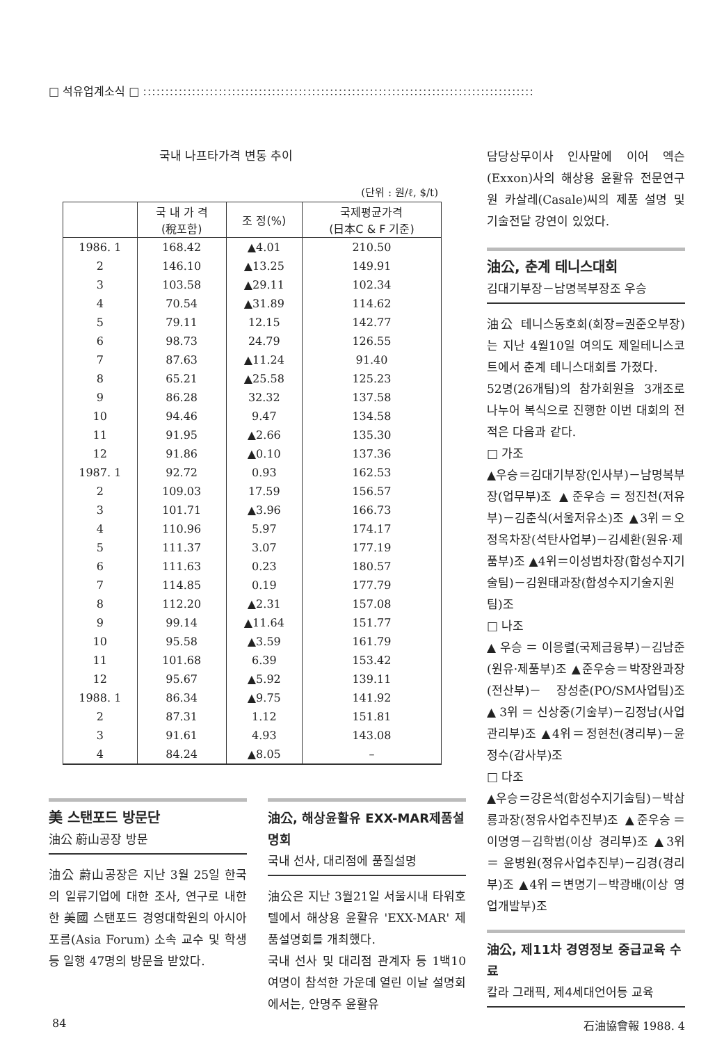□ 석유업계소식 □ ::::::::::::::::::::::::::::::::::::::::::::::::::::::::::::::::::::::::::::::::::::::::
국내 나프타가격 변동 추이
(단위 : 원/ℓ, $/t)
| | 국 내 가 격 (稅포함) | 조 정(%) | 국제평균가격 (日本C & F 기준) |
| --- | --- | --- | --- |
| 1986. 1 | 168.42 | ▲4.01 | 210.50 |
| 2 | 146.10 | ▲13.25 | 149.91 |
| 3 | 103.58 | ▲29.11 | 102.34 |
| 4 | 70.54 | ▲31.89 | 114.62 |
| 5 | 79.11 | 12.15 | 142.77 |
| 6 | 98.73 | 24.79 | 126.55 |
| 7 | 87.63 | ▲11.24 | 91.40 |
| 8 | 65.21 | ▲25.58 | 125.23 |
| 9 | 86.28 | 32.32 | 137.58 |
| 10 | 94.46 | 9.47 | 134.58 |
| 11 | 91.95 | ▲2.66 | 135.30 |
| 12 | 91.86 | ▲0.10 | 137.36 |
| 1987. 1 | 92.72 | 0.93 | 162.53 |
| 2 | 109.03 | 17.59 | 156.57 |
| 3 | 101.71 | ▲3.96 | 166.73 |
| 4 | 110.96 | 5.97 | 174.17 |
| 5 | 111.37 | 3.07 | 177.19 |
| 6 | 111.63 | 0.23 | 180.57 |
| 7 | 114.85 | 0.19 | 177.79 |
| 8 | 112.20 | ▲2.31 | 157.08 |
| 9 | 99.14 | ▲11.64 | 151.77 |
| 10 | 95.58 | ▲3.59 | 161.79 |
| 11 | 101.68 | 6.39 | 153.42 |
| 12 | 95.67 | ▲5.92 | 139.11 |
| 1988. 1 | 86.34 | ▲9.75 | 141.92 |
| 2 | 87.31 | 1.12 | 151.81 |
| 3 | 91.61 | 4.93 | 143.08 |
| 4 | 84.24 | ▲8.05 | – |
美 스탠포드 방문단
油公 蔚山공장 방문
油公 蔚山공장은 지난 3월 25일 한국의 일류기업에 대한 조사, 연구로 내한한 美國 스탠포드 경영대학원의 아시아 포름(Asia Forum) 소속 교수 및 학생 등 일행 47명의 방문을 받았다.
油公, 해상윤활유 EXX-MAR제품설명회
국내 선사, 대리점에 품질설명
油公은 지난 3월21일 서울시내 타워호텔에서 해상용 윤활유 'EXX-MAR' 제품설명회를 개최했다.
국내 선사 및 대리점 관계자 등 1백10여명이 참석한 가운데 열린 이날 설명회에서는, 안명주 윤활유
담당상무이사 인사말에 이어 엑슨(Exxon)사의 해상용 윤활유 전문연구원 카살레(Casale)씨의 제품 설명 및 기술전달 강연이 있었다.
油公, 춘계 테니스대회
김대기부장－남명복부장조 우승
油公 테니스동호회(회장=권준오부장)는 지난 4월10일 여의도 제일테니스코트에서 춘계 테니스대회를 가졌다.
52명(26개팀)의 참가회원을 3개조로 나누어 복식으로 진행한 이번 대회의 전적은 다음과 같다.
□ 가조
▲우승＝김대기부장(인사부)－남명복부장(업무부)조 ▲준우승＝정진천(저유부)－김춘식(서울저유소)조 ▲3위＝오정옥차장(석탄사업부)－김세환(원유·제품부)조 ▲4위＝이성범차장(합성수지기술팀)－김원태과장(합성수지기술지원팀)조
□ 나조
▲우승＝이응렬(국제금융부)－김남준(원유·제품부)조 ▲준우승＝박장완과장(전산부)－ 장성춘(PO/SM사업팀)조 ▲3위＝신상중(기술부)－김정남(사업관리부)조 ▲4위＝정현천(경리부)－윤정수(감사부)조
□ 다조
▲우승＝강은석(합성수지기술팀)－박삼룡과장(정유사업추진부)조 ▲준우승＝이명영－김학범(이상 경리부)조 ▲3위＝윤병원(정유사업추진부)－김경(경리부)조 ▲4위＝변명기－박광배(이상 영업개발부)조
油公, 제11차 경영정보 중급교육 수료
칼라 그래픽, 제4세대언어등 교육
84 石油協會報 1988. 4